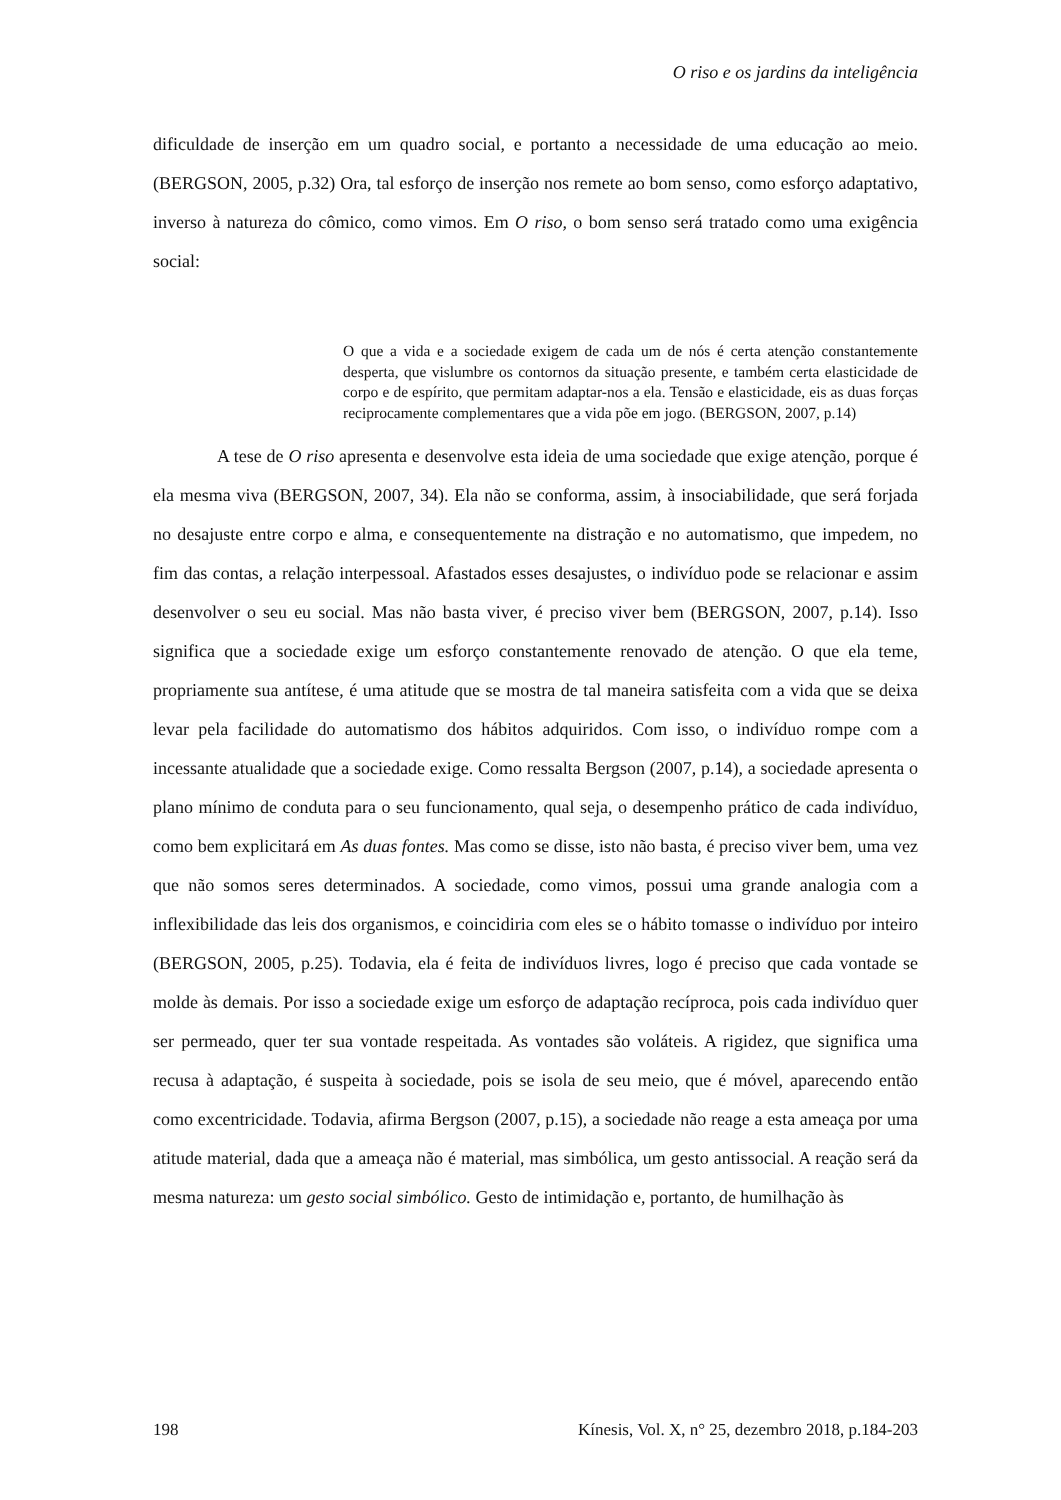O riso e os jardins da inteligência
dificuldade de inserção em um quadro social, e portanto a necessidade de uma educação ao meio. (BERGSON, 2005, p.32) Ora, tal esforço de inserção nos remete ao bom senso, como esforço adaptativo, inverso à natureza do cômico, como vimos. Em O riso, o bom senso será tratado como uma exigência social:
O que a vida e a sociedade exigem de cada um de nós é certa atenção constantemente desperta, que vislumbre os contornos da situação presente, e também certa elasticidade de corpo e de espírito, que permitam adaptar-nos a ela. Tensão e elasticidade, eis as duas forças reciprocamente complementares que a vida põe em jogo. (BERGSON, 2007, p.14)
A tese de O riso apresenta e desenvolve esta ideia de uma sociedade que exige atenção, porque é ela mesma viva (BERGSON, 2007, 34). Ela não se conforma, assim, à insociabilidade, que será forjada no desajuste entre corpo e alma, e consequentemente na distração e no automatismo, que impedem, no fim das contas, a relação interpessoal. Afastados esses desajustes, o indivíduo pode se relacionar e assim desenvolver o seu eu social. Mas não basta viver, é preciso viver bem (BERGSON, 2007, p.14). Isso significa que a sociedade exige um esforço constantemente renovado de atenção. O que ela teme, propriamente sua antítese, é uma atitude que se mostra de tal maneira satisfeita com a vida que se deixa levar pela facilidade do automatismo dos hábitos adquiridos. Com isso, o indivíduo rompe com a incessante atualidade que a sociedade exige. Como ressalta Bergson (2007, p.14), a sociedade apresenta o plano mínimo de conduta para o seu funcionamento, qual seja, o desempenho prático de cada indivíduo, como bem explicitará em As duas fontes. Mas como se disse, isto não basta, é preciso viver bem, uma vez que não somos seres determinados. A sociedade, como vimos, possui uma grande analogia com a inflexibilidade das leis dos organismos, e coincidiria com eles se o hábito tomasse o indivíduo por inteiro (BERGSON, 2005, p.25). Todavia, ela é feita de indivíduos livres, logo é preciso que cada vontade se molde às demais. Por isso a sociedade exige um esforço de adaptação recíproca, pois cada indivíduo quer ser permeado, quer ter sua vontade respeitada. As vontades são voláteis. A rigidez, que significa uma recusa à adaptação, é suspeita à sociedade, pois se isola de seu meio, que é móvel, aparecendo então como excentricidade. Todavia, afirma Bergson (2007, p.15), a sociedade não reage a esta ameaça por uma atitude material, dada que a ameaça não é material, mas simbólica, um gesto antissocial. A reação será da mesma natureza: um gesto social simbólico. Gesto de intimidação e, portanto, de humilhação às
198 Kínesis, Vol. X, n° 25, dezembro 2018, p.184-203